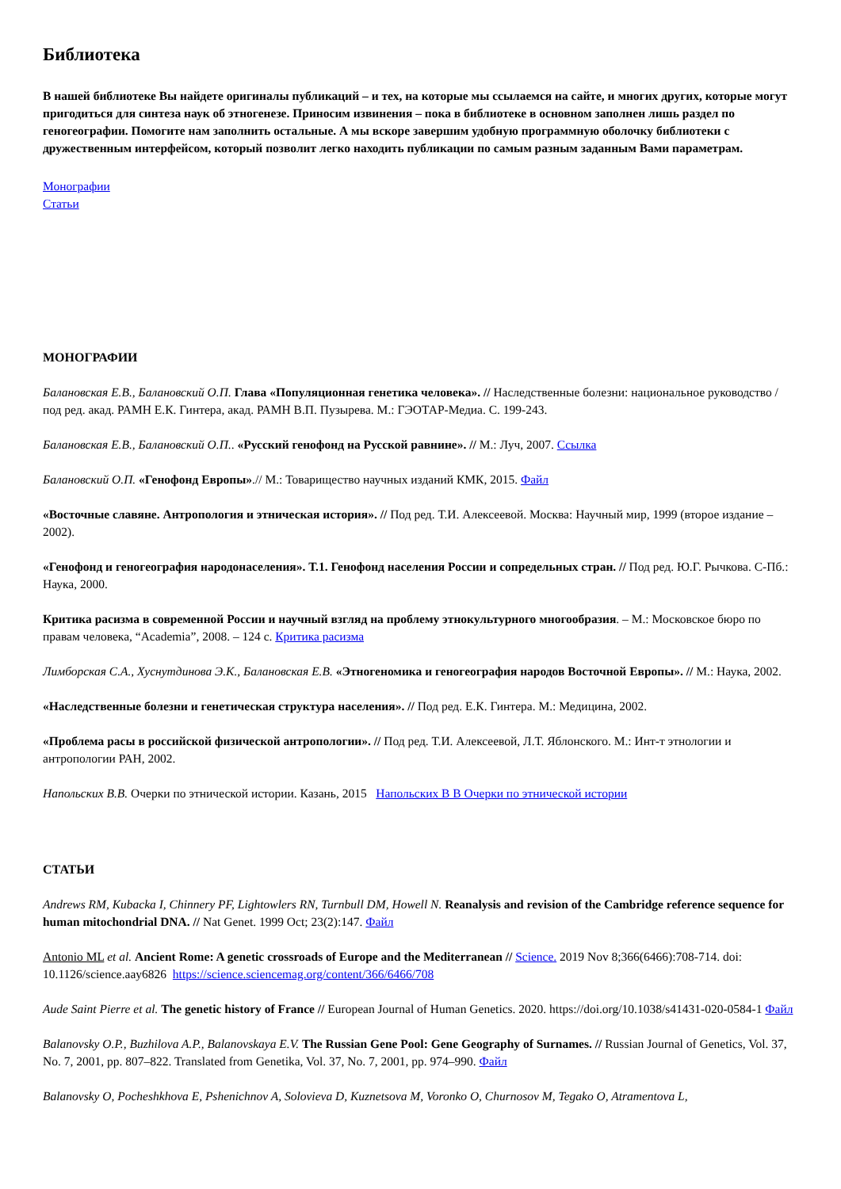Библиотека
В нашей библиотеке Вы найдете оригиналы публикаций – и тех, на которые мы ссылаемся на сайте, и многих других, которые могут пригодиться для синтеза наук об этногенезе. Приносим извинения – пока в библиотеке в основном заполнен лишь раздел по геногеографии. Помогите нам заполнить остальные. А мы вскоре завершим удобную программную оболочку библиотеки с дружественным интерфейсом, который позволит легко находить публикации по самым разным заданным Вами параметрам.
Монографии
Статьи
МОНОГРАФИИ
Балановская Е.В., Балановский О.П. Глава «Популяционная генетика человека». // Наследственные болезни: национальное руководство / под ред. акад. РАМН Е.К. Гинтера, акад. РАМН В.П. Пузырева. М.: ГЭОТАР-Медиа. С. 199-243.
Балановская Е.В., Балановский О.П.. «Русский генофонд на Русской равнине». // М.: Луч, 2007. Ссылка
Балановский О.П. «Генофонд Европы».// М.: Товарищество научных изданий КМК, 2015. Файл
«Восточные славяне. Антропология и этническая история». // Под ред. Т.И. Алексеевой. Москва: Научный мир, 1999 (второе издание – 2002).
«Генофонд и геногеография народонаселения». Т.1. Генофонд населения России и сопредельных стран. // Под ред. Ю.Г. Рычкова. С-Пб.: Наука, 2000.
Критика расизма в современной России и научный взгляд на проблему этнокультурного многообразия. – М.: Московское бюро по правам человека, “Academia”, 2008. – 124 с. Критика расизма
Лимборская С.А., Хуснутдинова Э.К., Балановская Е.В. «Этногеномика и геногеография народов Восточной Европы». // М.: Наука, 2002.
«Наследственные болезни и генетическая структура населения». // Под ред. Е.К. Гинтера. М.: Медицина, 2002.
«Проблема расы в российской физической антропологии». // Под ред. Т.И. Алексеевой, Л.Т. Яблонского. М.: Инт-т этнологии и антропологии РАН, 2002.
Напольских В.В. Очерки по этнической истории. Казань, 2015 Напольских В В Очерки по этнической истории
СТАТЬИ
Andrews RM, Kubacka I, Chinnery PF, Lightowlers RN, Turnbull DM, Howell N. Reanalysis and revision of the Cambridge reference sequence for human mitochondrial DNA. // Nat Genet. 1999 Oct; 23(2):147. Файл
Antonio ML et al. Ancient Rome: A genetic crossroads of Europe and the Mediterranean // Science. 2019 Nov 8;366(6466):708-714. doi: 10.1126/science.aay6826 https://science.sciencemag.org/content/366/6466/708
Aude Saint Pierre et al. The genetic history of France // European Journal of Human Genetics. 2020. https://doi.org/10.1038/s41431-020-0584-1 Файл
Balanovsky O.P., Buzhilova A.P., Balanovskaya E.V. The Russian Gene Pool: Gene Geography of Surnames. // Russian Journal of Genetics, Vol. 37, No. 7, 2001, pp. 807–822. Translated from Genetika, Vol. 37, No. 7, 2001, pp. 974–990. Файл
Balanovsky O, Pocheshkhova E, Pshenichnov A, Solovieva D, Kuznetsova M, Voronko O, Churnosov M, Tegako O, Atramentova L,